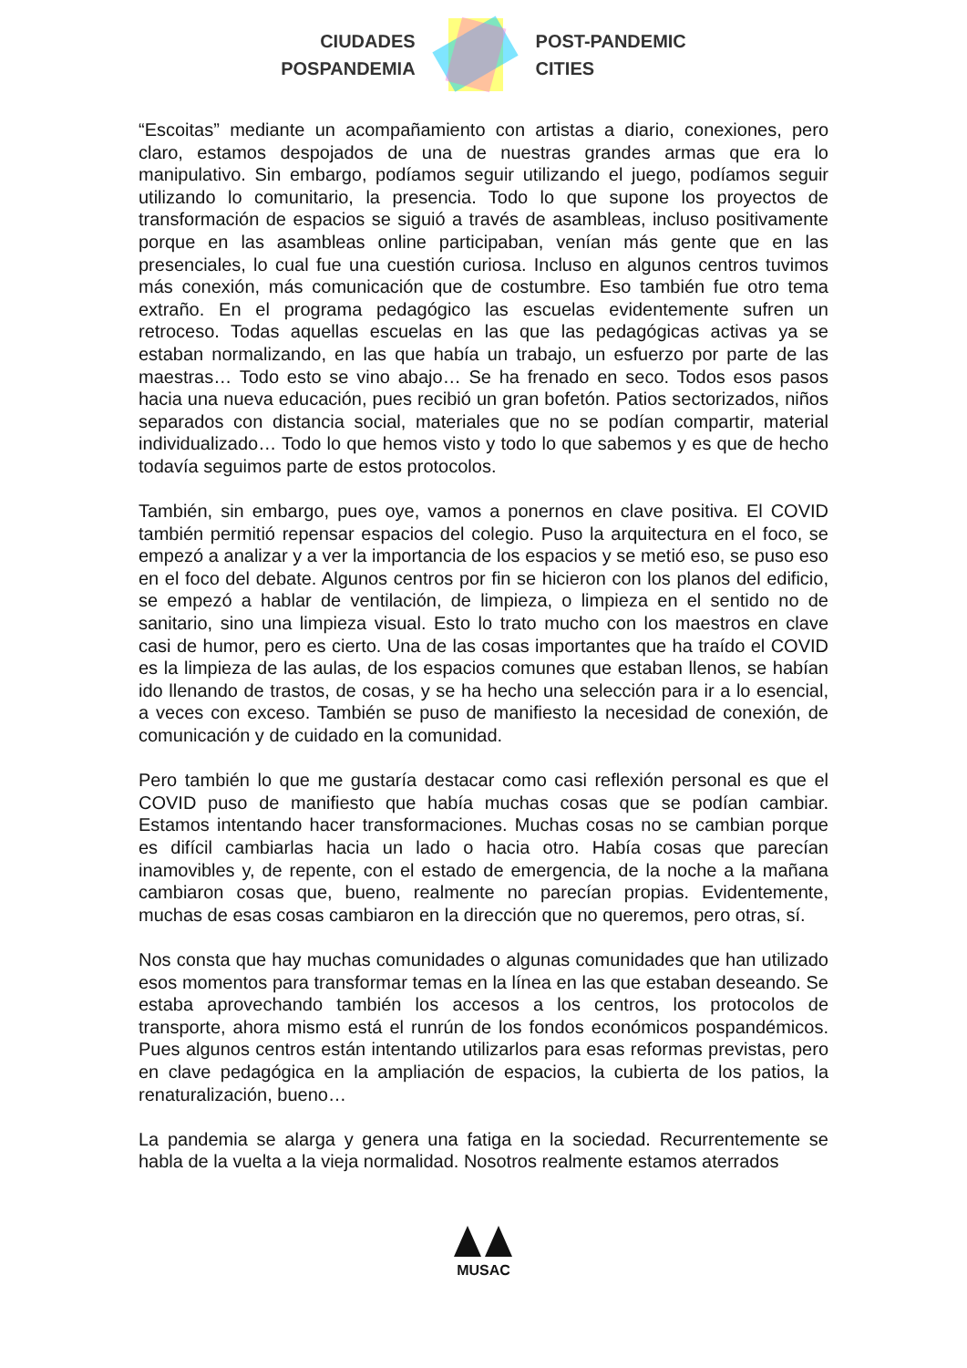CIUDADES
POSPANDEMIA
POST-PANDEMIC
CITIES
“Escoitas” mediante un acompañamiento con artistas a diario, conexiones, pero claro, estamos despojados de una de nuestras grandes armas que era lo manipulativo. Sin embargo, podíamos seguir utilizando el juego, podíamos seguir utilizando lo comunitario, la presencia. Todo lo que supone los proyectos de transformación de espacios se siguió a través de asambleas, incluso positivamente porque en las asambleas online participaban, venían más gente que en las presenciales, lo cual fue una cuestión curiosa. Incluso en algunos centros tuvimos más conexión, más comunicación que de costumbre. Eso también fue otro tema extraño. En el programa pedagógico las escuelas evidentemente sufren un retroceso. Todas aquellas escuelas en las que las pedagógicas activas ya se estaban normalizando, en las que había un trabajo, un esfuerzo por parte de las maestras… Todo esto se vino abajo… Se ha frenado en seco. Todos esos pasos hacia una nueva educación, pues recibió un gran bofetón. Patios sectorizados, niños separados con distancia social, materiales que no se podían compartir, material individualizado… Todo lo que hemos visto y todo lo que sabemos y es que de hecho todavía seguimos parte de estos protocolos.
También, sin embargo, pues oye, vamos a ponernos en clave positiva. El COVID también permitió repensar espacios del colegio. Puso la arquitectura en el foco, se empezó a analizar y a ver la importancia de los espacios y se metió eso, se puso eso en el foco del debate. Algunos centros por fin se hicieron con los planos del edificio, se empezó a hablar de ventilación, de limpieza, o limpieza en el sentido no de sanitario, sino una limpieza visual. Esto lo trato mucho con los maestros en clave casi de humor, pero es cierto. Una de las cosas importantes que ha traído el COVID es la limpieza de las aulas, de los espacios comunes que estaban llenos, se habían ido llenando de trastos, de cosas, y se ha hecho una selección para ir a lo esencial, a veces con exceso. También se puso de manifiesto la necesidad de conexión, de comunicación y de cuidado en la comunidad.
Pero también lo que me gustaría destacar como casi reflexión personal es que el COVID puso de manifiesto que había muchas cosas que se podían cambiar. Estamos intentando hacer transformaciones. Muchas cosas no se cambian porque es difícil cambiarlas hacia un lado o hacia otro. Había cosas que parecían inamovibles y, de repente, con el estado de emergencia, de la noche a la mañana cambiaron cosas que, bueno, realmente no parecían propias. Evidentemente, muchas de esas cosas cambiaron en la dirección que no queremos, pero otras, sí.
Nos consta que hay muchas comunidades o algunas comunidades que han utilizado esos momentos para transformar temas en la línea en las que estaban deseando. Se estaba aprovechando también los accesos a los centros, los protocolos de transporte, ahora mismo está el runrún de los fondos económicos pospandémicos. Pues algunos centros están intentando utilizarlos para esas reformas previstas, pero en clave pedagógica en la ampliación de espacios, la cubierta de los patios, la renaturalización, bueno…
La pandemia se alarga y genera una fatiga en la sociedad. Recurrentemente se habla de la vuelta a la vieja normalidad. Nosotros realmente estamos aterrados
MUSAC